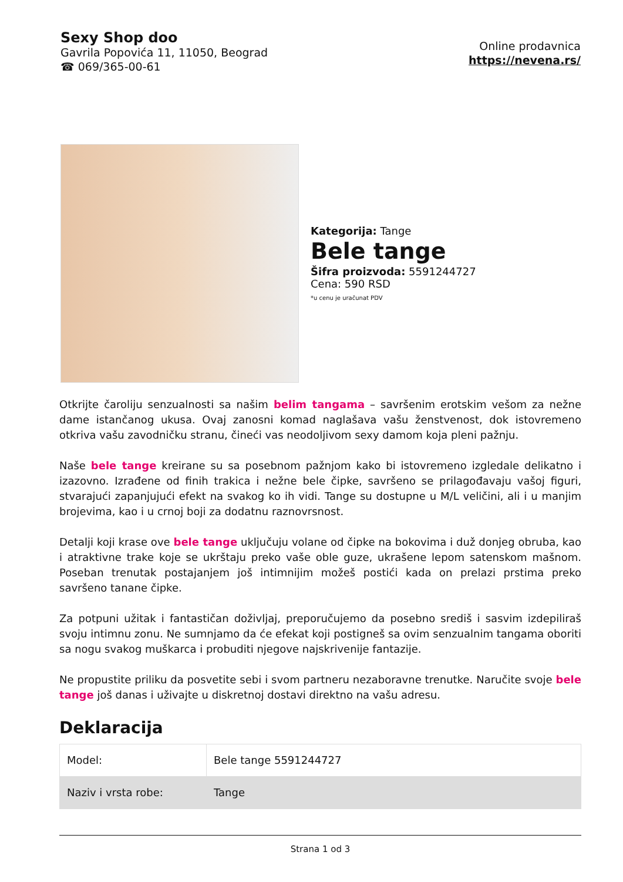Sexy Shop doo
Gavrila Popovića 11, 11050, Beograd
☎ 069/365-00-61
Online prodavnica
https://nevena.rs/
Kategorija: Tange
Bele tange
Šifra proizvoda: 5591244727
Cena: 590 RSD
*u cenu je uračunat PDV
Otkrijte čaroliju senzualnosti sa našim belim tangama – savršenim erotskim vešom za nežne dame istančanog ukusa. Ovaj zanosni komad naglašava vašu ženstvenost, dok istovremeno otkriva vašu zavodničku stranu, čineći vas neodoljivom sexy damom koja pleni pažnju.
Naše bele tange kreirane su sa posebnom pažnjom kako bi istovremeno izgledale delikatno i izazovno. Izrađene od finih trakica i nežne bele čipke, savršeno se prilagođavaju vašoj figuri, stvarajući zapanjujući efekt na svakog ko ih vidi. Tange su dostupne u M/L veličini, ali i u manjim brojevima, kao i u crnoj boji za dodatnu raznovrsnost.
Detalji koji krase ove bele tange uključuju volane od čipke na bokovima i duž donjeg obruba, kao i atraktivne trake koje se ukrštaju preko vaše oble guze, ukrašene lepom satenskom mašnom. Poseban trenutak postajanjem još intimnijim možeš postići kada on prelazi prstima preko savršeno tanane čipke.
Za potpuni užitak i fantastičan doživljaj, preporučujemo da posebno središ i sasvim izdepiliraš svoju intimnu zonu. Ne sumnjamo da će efekat koji postigneš sa ovim senzualnim tangama oboriti sa nogu svakog muškarca i probuditi njegove najskrivenije fantazije.
Ne propustite priliku da posvetite sebi i svom partneru nezaboravne trenutke. Naručite svoje bele tange još danas i uživajte u diskretnoj dostavi direktno na vašu adresu.
Deklaracija
| Model: | Bele tange 5591244727 |
| Naziv i vrsta robe: | Tange |
Strana 1 od 3